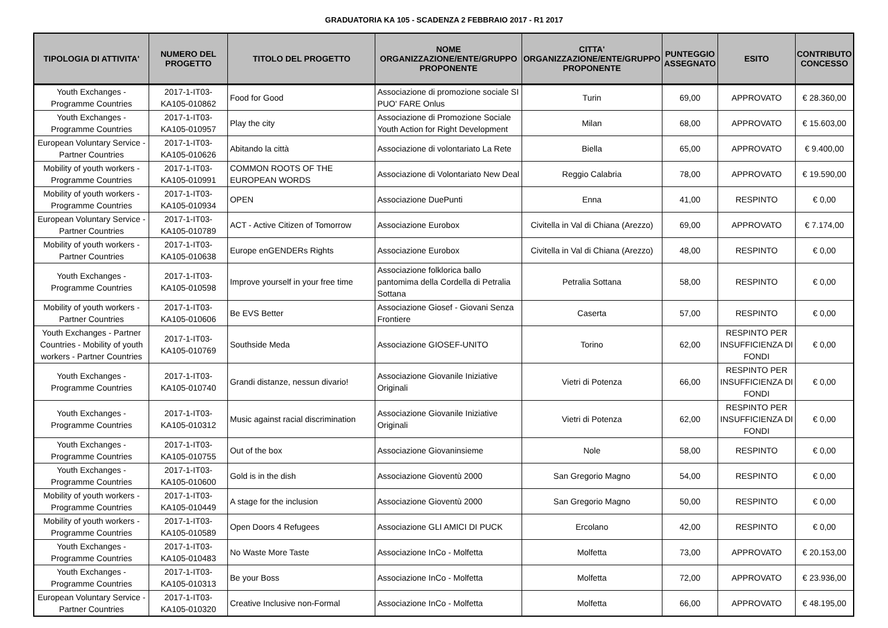GRADUATORIA KA 105 - SCADENZA 2 FEBBRAIO 2017 - R1 2017
| TIPOLOGIA DI ATTIVITA' | NUMERO DEL PROGETTO | TITOLO DEL PROGETTO | NOME ORGANIZZAZIONE/ENTE/GRUPPO PROPONENTE | CITTA' ORGANIZZAZIONE/ENTE/GRUPPO PROPONENTE | PUNTEGGIO ASSEGNATO | ESITO | CONTRIBUTO CONCESSO |
| --- | --- | --- | --- | --- | --- | --- | --- |
| Youth Exchanges - Programme Countries | 2017-1-IT03-KA105-010862 | Food for Good | Associazione di promozione sociale SI PUO' FARE Onlus | Turin | 69,00 | APPROVATO | € 28.360,00 |
| Youth Exchanges - Programme Countries | 2017-1-IT03-KA105-010957 | Play the city | Associazione di Promozione Sociale Youth Action for Right Development | Milan | 68,00 | APPROVATO | € 15.603,00 |
| European Voluntary Service - Partner Countries | 2017-1-IT03-KA105-010626 | Abitando la città | Associazione di volontariato La Rete | Biella | 65,00 | APPROVATO | € 9.400,00 |
| Mobility of youth workers - Programme Countries | 2017-1-IT03-KA105-010991 | COMMON ROOTS OF THE EUROPEAN WORDS | Associazione di Volontariato New Deal | Reggio Calabria | 78,00 | APPROVATO | € 19.590,00 |
| Mobility of youth workers - Programme Countries | 2017-1-IT03-KA105-010934 | OPEN | Associazione DuePunti | Enna | 41,00 | RESPINTO | € 0,00 |
| European Voluntary Service - Partner Countries | 2017-1-IT03-KA105-010789 | ACT - Active Citizen of Tomorrow | Associazione Eurobox | Civitella in Val di Chiana (Arezzo) | 69,00 | APPROVATO | € 7.174,00 |
| Mobility of youth workers - Partner Countries | 2017-1-IT03-KA105-010638 | Europe enGENDERs Rights | Associazione Eurobox | Civitella in Val di Chiana (Arezzo) | 48,00 | RESPINTO | € 0,00 |
| Youth Exchanges - Programme Countries | 2017-1-IT03-KA105-010598 | Improve yourself in your free time | Associazione folklorica ballo pantomima della Cordella di Petralia Sottana | Petralia Sottana | 58,00 | RESPINTO | € 0,00 |
| Mobility of youth workers - Partner Countries | 2017-1-IT03-KA105-010606 | Be EVS Better | Associazione Giosef - Giovani Senza Frontiere | Caserta | 57,00 | RESPINTO | € 0,00 |
| Youth Exchanges - Partner Countries - Mobility of youth workers - Partner Countries | 2017-1-IT03-KA105-010769 | Southside Meda | Associazione GIOSEF-UNITO | Torino | 62,00 | RESPINTO PER INSUFFICIENZA DI FONDI | € 0,00 |
| Youth Exchanges - Programme Countries | 2017-1-IT03-KA105-010740 | Grandi distanze, nessun divario! | Associazione Giovanile Iniziative Originali | Vietri di Potenza | 66,00 | RESPINTO PER INSUFFICIENZA DI FONDI | € 0,00 |
| Youth Exchanges - Programme Countries | 2017-1-IT03-KA105-010312 | Music against racial discrimination | Associazione Giovanile Iniziative Originali | Vietri di Potenza | 62,00 | RESPINTO PER INSUFFICIENZA DI FONDI | € 0,00 |
| Youth Exchanges - Programme Countries | 2017-1-IT03-KA105-010755 | Out of the box | Associazione Giovaninsieme | Nole | 58,00 | RESPINTO | € 0,00 |
| Youth Exchanges - Programme Countries | 2017-1-IT03-KA105-010600 | Gold is in the dish | Associazione Gioventù 2000 | San Gregorio Magno | 54,00 | RESPINTO | € 0,00 |
| Mobility of youth workers - Programme Countries | 2017-1-IT03-KA105-010449 | A stage for the inclusion | Associazione Gioventù 2000 | San Gregorio Magno | 50,00 | RESPINTO | € 0,00 |
| Mobility of youth workers - Programme Countries | 2017-1-IT03-KA105-010589 | Open Doors 4 Refugees | Associazione GLI AMICI DI PUCK | Ercolano | 42,00 | RESPINTO | € 0,00 |
| Youth Exchanges - Programme Countries | 2017-1-IT03-KA105-010483 | No Waste More Taste | Associazione InCo - Molfetta | Molfetta | 73,00 | APPROVATO | € 20.153,00 |
| Youth Exchanges - Programme Countries | 2017-1-IT03-KA105-010313 | Be your Boss | Associazione InCo - Molfetta | Molfetta | 72,00 | APPROVATO | € 23.936,00 |
| European Voluntary Service - Partner Countries | 2017-1-IT03-KA105-010320 | Creative Inclusive non-Formal | Associazione InCo - Molfetta | Molfetta | 66,00 | APPROVATO | € 48.195,00 |